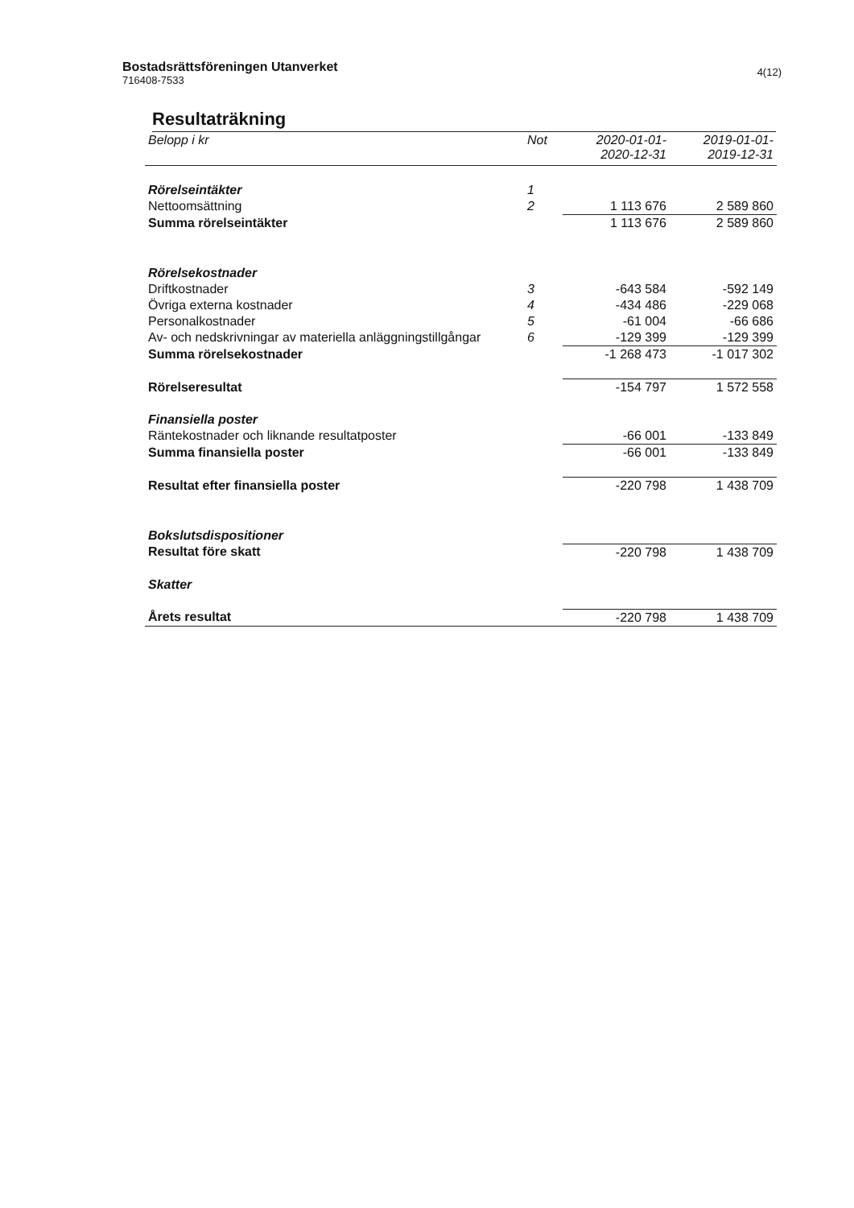Bostadsrättsföreningen Utanverket
716408-7533
4(12)
Resultaträkning
| Belopp i kr | Not | 2020-01-01- 2020-12-31 | 2019-01-01- 2019-12-31 |
| --- | --- | --- | --- |
| Rörelseintäkter | 1 | | |
| Nettoomsättning | 2 | 1 113 676 | 2 589 860 |
| Summa rörelseintäkter | | 1 113 676 | 2 589 860 |
| Rörelsekostnader | | | |
| Driftkostnader | 3 | -643 584 | -592 149 |
| Övriga externa kostnader | 4 | -434 486 | -229 068 |
| Personalkostnader | 5 | -61 004 | -66 686 |
| Av- och nedskrivningar av materiella anläggningstillgångar | 6 | -129 399 | -129 399 |
| Summa rörelsekostnader | | -1 268 473 | -1 017 302 |
| Rörelseresultat | | -154 797 | 1 572 558 |
| Finansiella poster | | | |
| Räntekostnader och liknande resultatposter | | -66 001 | -133 849 |
| Summa finansiella poster | | -66 001 | -133 849 |
| Resultat efter finansiella poster | | -220 798 | 1 438 709 |
| Bokslutsdispositioner | | | |
| Resultat före skatt | | -220 798 | 1 438 709 |
| Skatter | | | |
| Årets resultat | | -220 798 | 1 438 709 |